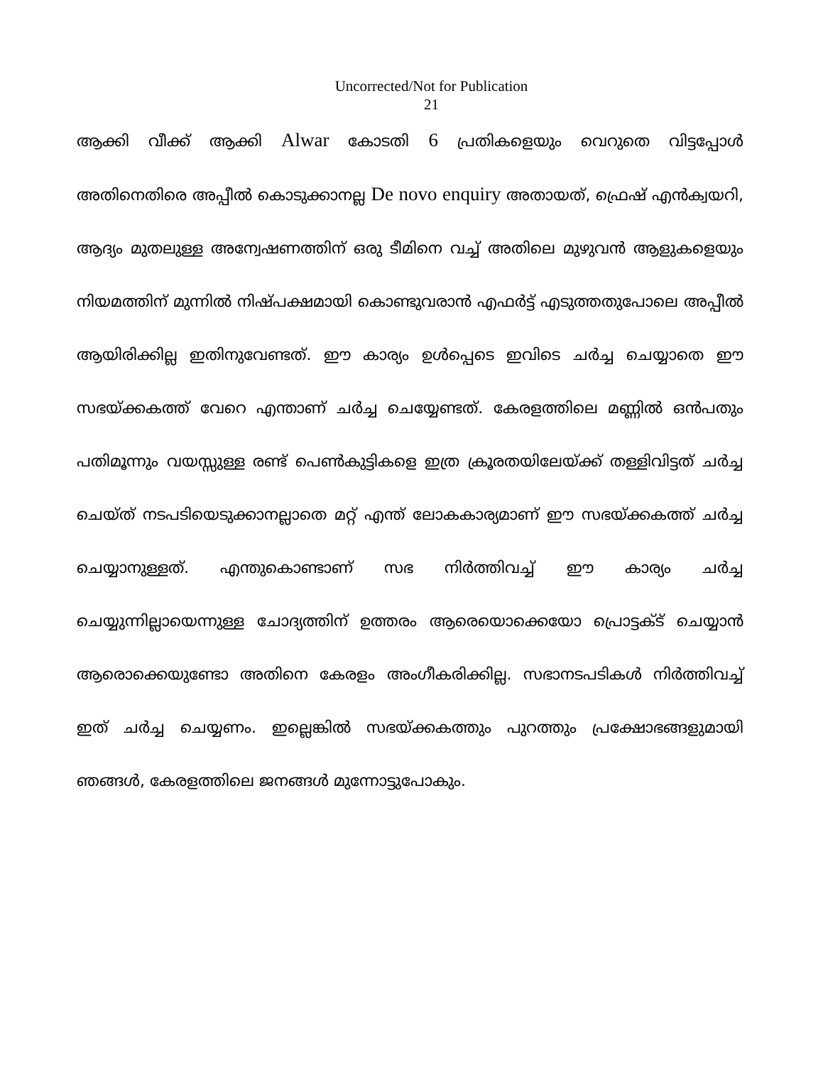Uncorrected/Not for Publication
21
ആക്കി വീക്ക് ആക്കി Alwar കോടതി 6 പ്രതികളെയും വെറുതെ വിട്ടപ്പോൾ അതിനെതിരെ അപ്പീൽ കൊടുക്കാനല്ല De novo enquiry അതായത്, ഫ്രെഷ് എൻക്വയറി, ആദ്യം മുതലുള്ള അന്വേഷണത്തിന് ഒരു ടീമിനെ വച്ച് അതിലെ മുഴുവൻ ആളുകളെയും നിയമത്തിന് മുന്നിൽ നിഷ്പക്ഷമായി കൊണ്ടുവരാൻ എഫർട്ട് എടുത്തതുപോലെ അപ്പീൽ ആയിരിക്കില്ല ഇതിനുവേണ്ടത്. ഈ കാര്യം ഉൾപ്പെടെ ഇവിടെ ചർച്ച ചെയ്യാതെ ഈ സഭയ്ക്കകത്ത് വേറെ എന്താണ് ചർച്ച ചെയ്യേണ്ടത്. കേരളത്തിലെ മണ്ണിൽ ഒൻപതും പതിമൂന്നും വയസ്സുള്ള രണ്ട് പെൺകുട്ടികളെ ഇത്ര ക്രൂരതയിലേയ്ക്ക് തള്ളിവിട്ടത് ചർച്ച ചെയ്ത് നടപടിയെടുക്കാനല്ലാതെ മറ്റ് എന്ത് ലോകകാര്യമാണ് ഈ സഭയ്ക്കകത്ത് ചർച്ച ചെയ്യാനുള്ളത്. എന്തുകൊണ്ടാണ് സഭ നിർത്തിവച്ച് ഈ കാര്യം ചർച്ച ചെയ്യുന്നില്ലായെന്നുള്ള ചോദ്യത്തിന് ഉത്തരം ആരെയൊക്കെയോ പ്രൊട്ടക്ട് ചെയ്യാൻ ആരൊക്കെയുണ്ടോ അതിനെ കേരളം അംഗീകരിക്കില്ല. സഭാനടപടികൾ നിർത്തിവച്ച് ഇത് ചർച്ച ചെയ്യണം. ഇല്ലെങ്കിൽ സഭയ്ക്കകത്തും പുറത്തും പ്രക്ഷോഭങ്ങളുമായി ഞങ്ങൾ, കേരളത്തിലെ ജനങ്ങൾ മുന്നോട്ടുപോകും.